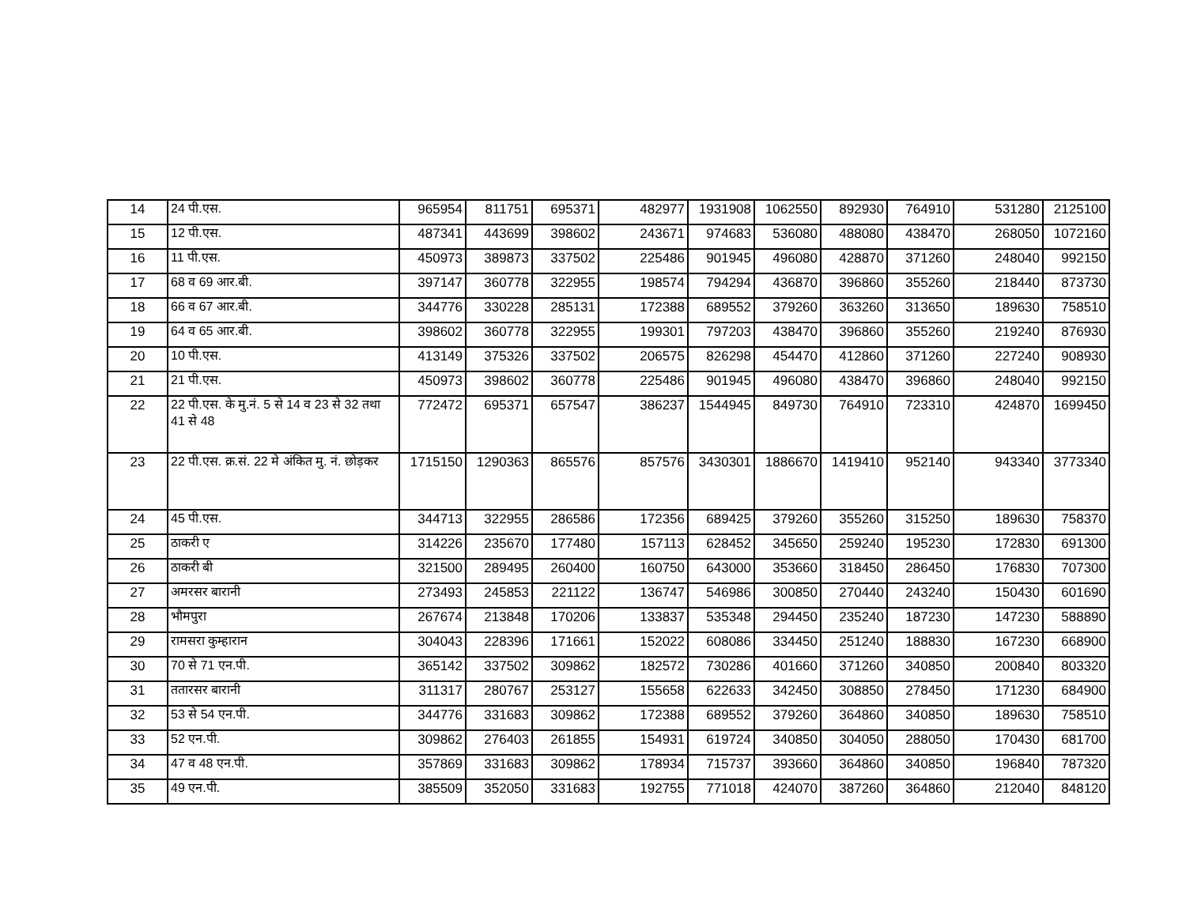| 14 | 24 पी.एस. | 965954 | 811751 | 695371 | 482977 | 1931908 | 1062550 | 892930 | 764910 | 531280 | 2125100 |
| 15 | 12 पी.एस. | 487341 | 443699 | 398602 | 243671 | 974683 | 536080 | 488080 | 438470 | 268050 | 1072160 |
| 16 | 11 पी.एस. | 450973 | 389873 | 337502 | 225486 | 901945 | 496080 | 428870 | 371260 | 248040 | 992150 |
| 17 | 68 व 69 आर.बी. | 397147 | 360778 | 322955 | 198574 | 794294 | 436870 | 396860 | 355260 | 218440 | 873730 |
| 18 | 66 व 67 आर.बी. | 344776 | 330228 | 285131 | 172388 | 689552 | 379260 | 363260 | 313650 | 189630 | 758510 |
| 19 | 64 व 65 आर.बी. | 398602 | 360778 | 322955 | 199301 | 797203 | 438470 | 396860 | 355260 | 219240 | 876930 |
| 20 | 10 पी.एस. | 413149 | 375326 | 337502 | 206575 | 826298 | 454470 | 412860 | 371260 | 227240 | 908930 |
| 21 | 21 पी.एस. | 450973 | 398602 | 360778 | 225486 | 901945 | 496080 | 438470 | 396860 | 248040 | 992150 |
| 22 | 22 पी.एस. के मु.नं. 5 से 14 व 23 से 32 तथा 41 से 48 | 772472 | 695371 | 657547 | 386237 | 1544945 | 849730 | 764910 | 723310 | 424870 | 1699450 |
| 23 | 22 पी.एस. क्र.सं. 22 मे अंकित मु. नं. छोड़कर | 1715150 | 1290363 | 865576 | 857576 | 3430301 | 1886670 | 1419410 | 952140 | 943340 | 3773340 |
| 24 | 45 पी.एस. | 344713 | 322955 | 286586 | 172356 | 689425 | 379260 | 355260 | 315250 | 189630 | 758370 |
| 25 | ठाकरी ए | 314226 | 235670 | 177480 | 157113 | 628452 | 345650 | 259240 | 195230 | 172830 | 691300 |
| 26 | ठाकरी बी | 321500 | 289495 | 260400 | 160750 | 643000 | 353660 | 318450 | 286450 | 176830 | 707300 |
| 27 | अमरसर बारानी | 273493 | 245853 | 221122 | 136747 | 546986 | 300850 | 270440 | 243240 | 150430 | 601690 |
| 28 | भौमपुरा | 267674 | 213848 | 170206 | 133837 | 535348 | 294450 | 235240 | 187230 | 147230 | 588890 |
| 29 | रामसरा कुम्हारान | 304043 | 228396 | 171661 | 152022 | 608086 | 334450 | 251240 | 188830 | 167230 | 668900 |
| 30 | 70 से 71 एन.पी. | 365142 | 337502 | 309862 | 182572 | 730286 | 401660 | 371260 | 340850 | 200840 | 803320 |
| 31 | ततारसर बारानी | 311317 | 280767 | 253127 | 155658 | 622633 | 342450 | 308850 | 278450 | 171230 | 684900 |
| 32 | 53 से 54 एन.पी. | 344776 | 331683 | 309862 | 172388 | 689552 | 379260 | 364860 | 340850 | 189630 | 758510 |
| 33 | 52 एन.पी. | 309862 | 276403 | 261855 | 154931 | 619724 | 340850 | 304050 | 288050 | 170430 | 681700 |
| 34 | 47 व 48 एन.पी. | 357869 | 331683 | 309862 | 178934 | 715737 | 393660 | 364860 | 340850 | 196840 | 787320 |
| 35 | 49 एन.पी. | 385509 | 352050 | 331683 | 192755 | 771018 | 424070 | 387260 | 364860 | 212040 | 848120 |